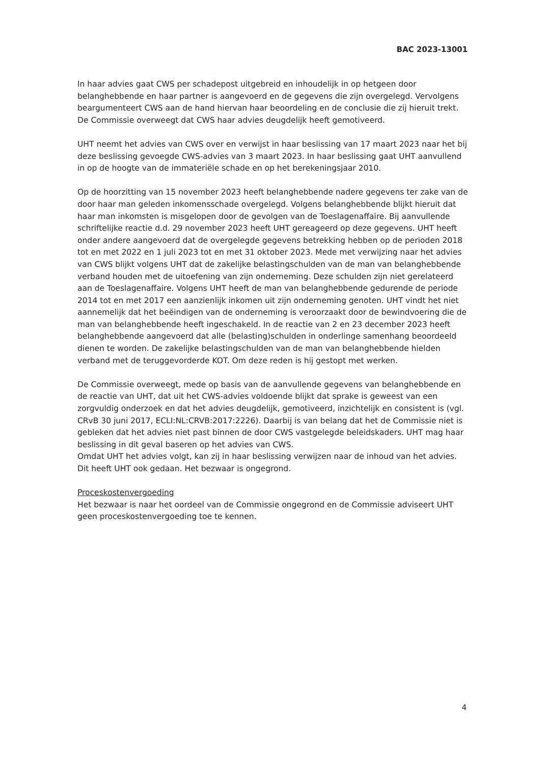BAC 2023-13001
In haar advies gaat CWS per schadepost uitgebreid en inhoudelijk in op hetgeen door belanghebbende en haar partner is aangevoerd en de gegevens die zijn overgelegd. Vervolgens beargumenteert CWS aan de hand hiervan haar beoordeling en de conclusie die zij hieruit trekt. De Commissie overweegt dat CWS haar advies deugdelijk heeft gemotiveerd.
UHT neemt het advies van CWS over en verwijst in haar beslissing van 17 maart 2023 naar het bij deze beslissing gevoegde CWS-advies van 3 maart 2023. In haar beslissing gaat UHT aanvullend in op de hoogte van de immateriële schade en op het berekeningsjaar 2010.
Op de hoorzitting van 15 november 2023 heeft belanghebbende nadere gegevens ter zake van de door haar man geleden inkomensschade overgelegd. Volgens belanghebbende blijkt hieruit dat haar man inkomsten is misgelopen door de gevolgen van de Toeslagenaffaire. Bij aanvullende schriftelijke reactie d.d. 29 november 2023 heeft UHT gereageerd op deze gegevens. UHT heeft onder andere aangevoerd dat de overgelegde gegevens betrekking hebben op de perioden 2018 tot en met 2022 en 1 juli 2023 tot en met 31 oktober 2023. Mede met verwijzing naar het advies van CWS blijkt volgens UHT dat de zakelijke belastingschulden van de man van belanghebbende verband houden met de uitoefening van zijn onderneming. Deze schulden zijn niet gerelateerd aan de Toeslagenaffaire. Volgens UHT heeft de man van belanghebbende gedurende de periode 2014 tot en met 2017 een aanzienlijk inkomen uit zijn onderneming genoten. UHT vindt het niet aannemelijk dat het beëindigen van de onderneming is veroorzaakt door de bewindvoering die de man van belanghebbende heeft ingeschakeld. In de reactie van 2 en 23 december 2023 heeft belanghebbende aangevoerd dat alle (belasting)schulden in onderlinge samenhang beoordeeld dienen te worden. De zakelijke belastingschulden van de man van belanghebbende hielden verband met de teruggevorderde KOT. Om deze reden is hij gestopt met werken.
De Commissie overweegt, mede op basis van de aanvullende gegevens van belanghebbende en de reactie van UHT, dat uit het CWS-advies voldoende blijkt dat sprake is geweest van een zorgvuldig onderzoek en dat het advies deugdelijk, gemotiveerd, inzichtelijk en consistent is (vgl. CRvB 30 juni 2017, ECLI:NL:CRVB:2017:2226). Daarbij is van belang dat het de Commissie niet is gebleken dat het advies niet past binnen de door CWS vastgelegde beleidskaders. UHT mag haar beslissing in dit geval baseren op het advies van CWS.
Omdat UHT het advies volgt, kan zij in haar beslissing verwijzen naar de inhoud van het advies. Dit heeft UHT ook gedaan. Het bezwaar is ongegrond.
Proceskostenvergoeding
Het bezwaar is naar het oordeel van de Commissie ongegrond en de Commissie adviseert UHT geen proceskostenvergoeding toe te kennen.
4